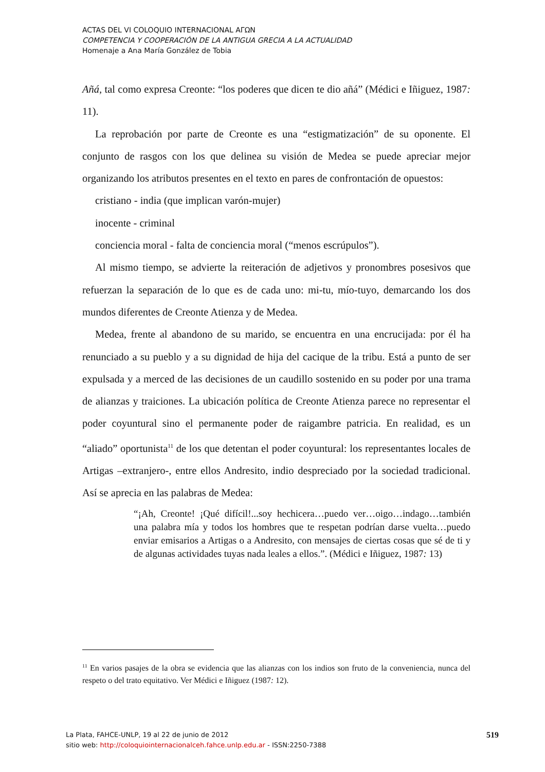ACTAS DEL VI COLOQUIO INTERNACIONAL ΑΓΩΝ
COMPETENCIA Y COOPERACIÓN DE LA ANTIGUA GRECIA A LA ACTUALIDAD
Homenaje a Ana María González de Tobia
Añá, tal como expresa Creonte: “los poderes que dicen te dio añá” (Médici e Iñiguez, 1987: 11).
La reprobación por parte de Creonte es una “estigmatización” de su oponente. El conjunto de rasgos con los que delinea su visión de Medea se puede apreciar mejor organizando los atributos presentes en el texto en pares de confrontación de opuestos:
cristiano - india (que implican varón-mujer)
inocente - criminal
conciencia moral - falta de conciencia moral (“menos escrúpulos”).
Al mismo tiempo, se advierte la reiteración de adjetivos y pronombres posesivos que refuerzan la separación de lo que es de cada uno: mi-tu, mío-tuyo, demarcando los dos mundos diferentes de Creonte Atienza y de Medea.
Medea, frente al abandono de su marido, se encuentra en una encrucijada: por él ha renunciado a su pueblo y a su dignidad de hija del cacique de la tribu. Está a punto de ser expulsada y a merced de las decisiones de un caudillo sostenido en su poder por una trama de alianzas y traiciones. La ubicación política de Creonte Atienza parece no representar el poder coyuntural sino el permanente poder de raigambre patricia. En realidad, es un “aliado” oportunista<sup>11</sup> de los que detentan el poder coyuntural: los representantes locales de Artigas –extranjero-, entre ellos Andresito, indio despreciado por la sociedad tradicional. Así se aprecia en las palabras de Medea:
“¡Ah, Creonte! ¡Qué difícil!...soy hechicera…puedo ver…oigo…indago…también una palabra mía y todos los hombres que te respetan podrían darse vuelta…puedo enviar emisarios a Artigas o a Andresito, con mensajes de ciertas cosas que sé de ti y de algunas actividades tuyas nada leales a ellos.”. (Médici e Iñiguez, 1987: 13)
<sup>11</sup> En varios pasajes de la obra se evidencia que las alianzas con los indios son fruto de la conveniencia, nunca del respeto o del trato equitativo. Ver Médici e Iñiguez (1987: 12).
La Plata, FAHCE-UNLP, 19 al 22 de junio de 2012
sitio web: http://coloquiointernacionalceh.fahce.unlp.edu.ar - ISSN:2250-7388
519